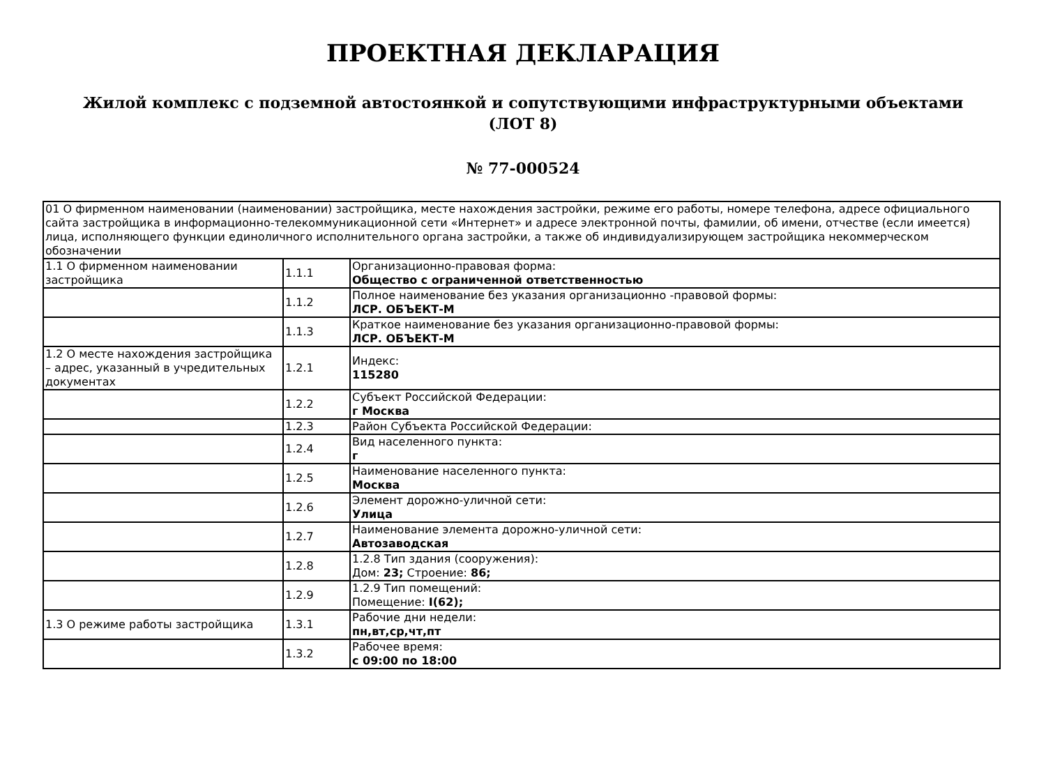ПРОЕКТНАЯ ДЕКЛАРАЦИЯ
Жилой комплекс с подземной автостоянкой и сопутствующими инфраструктурными объектами
(ЛОТ 8)
№ 77-000524
| 01 О фирменном наименовании (наименовании) застройщика, месте нахождения застройки, режиме его работы, номере телефона, адресе официального сайта застройщика в информационно-телекоммуникационной сети «Интернет» и адресе электронной почты, фамилии, об имени, отчестве (если имеется) лица, исполняющего функции единоличного исполнительного органа застройки, а также об индивидуализирующем застройщика некоммерческом обозначении | | |
| 1.1 О фирменном наименовании застройщика | 1.1.1 | Организационно-правовая форма: Общество с ограниченной ответственностью |
| | 1.1.2 | Полное наименование без указания организационно -правовой формы: ЛСР. ОБЪЕКТ-М |
| | 1.1.3 | Краткое наименование без указания организационно-правовой формы: ЛСР. ОБЪЕКТ-М |
| 1.2 О месте нахождения застройщика – адрес, указанный в учредительных документах | 1.2.1 | Индекс: 115280 |
| | 1.2.2 | Субъект Российской Федерации: г Москва |
| | 1.2.3 | Район Субъекта Российской Федерации: |
| | 1.2.4 | Вид населенного пункта: г |
| | 1.2.5 | Наименование населенного пункта: Москва |
| | 1.2.6 | Элемент дорожно-уличной сети: Улица |
| | 1.2.7 | Наименование элемента дорожно-уличной сети: Автозаводская |
| | 1.2.8 | 1.2.8 Тип здания (сооружения): Дом: 23; Строение: 86; |
| | 1.2.9 | 1.2.9 Тип помещений: Помещение: I(62); |
| 1.3 О режиме работы застройщика | 1.3.1 | Рабочие дни недели: пн,вт,ср,чт,пт |
| | 1.3.2 | Рабочее время: с 09:00 по 18:00 |